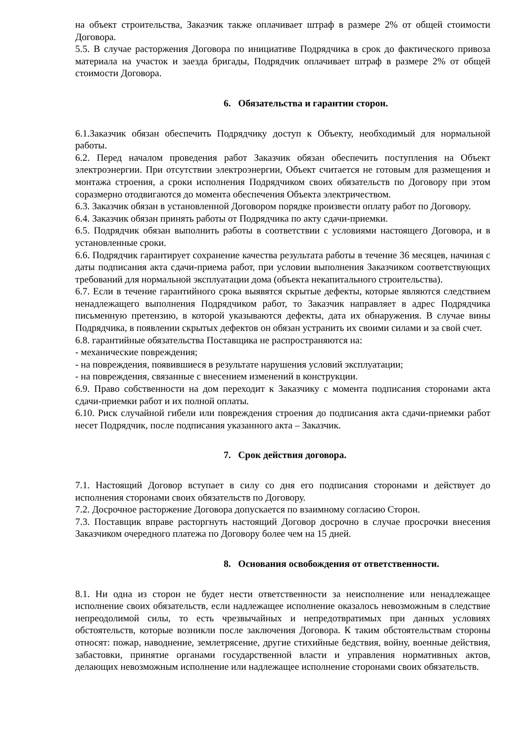на объект строительства, Заказчик также оплачивает штраф в размере 2% от общей стоимости Договора.
5.5. В случае расторжения Договора по инициативе Подрядчика в срок до фактического привоза материала на участок и заезда бригады, Подрядчик оплачивает штраф в размере 2% от общей стоимости Договора.
6. Обязательства и гарантии сторон.
6.1.Заказчик обязан обеспечить Подрядчику доступ к Объекту, необходимый для нормальной работы.
6.2. Перед началом проведения работ Заказчик обязан обеспечить поступления на Объект электроэнергии. При отсутствии электроэнергии, Объект считается не готовым для размещения и монтажа строения, а сроки исполнения Подрядчиком своих обязательств по Договору при этом соразмерно отодвигаются до момента обеспечения Объекта электричеством.
6.3. Заказчик обязан в установленной Договором порядке произвести оплату работ по Договору.
6.4. Заказчик обязан принять работы от Подрядчика по акту сдачи-приемки.
6.5. Подрядчик обязан выполнить работы в соответствии с условиями настоящего Договора, и в установленные сроки.
6.6. Подрядчик гарантирует сохранение качества результата работы в течение 36 месяцев, начиная с даты подписания акта сдачи-приема работ, при условии выполнения Заказчиком соответствующих требований для нормальной эксплуатации дома (объекта некапитального строительства).
6.7. Если в течение гарантийного срока выявятся скрытые дефекты, которые являются следствием ненадлежащего выполнения Подрядчиком работ, то Заказчик направляет в адрес Подрядчика письменную претензию, в которой указываются дефекты, дата их обнаружения. В случае вины Подрядчика, в появлении скрытых дефектов он обязан устранить их своими силами и за свой счет.
6.8. гарантийные обязательства Поставщика не распространяются на:
- механические повреждения;
- на повреждения, появившиеся в результате нарушения условий эксплуатации;
- на повреждения, связанные с внесением изменений в конструкции.
6.9. Право собственности на дом переходит к Заказчику с момента подписания сторонами акта сдачи-приемки работ и их полной оплаты.
6.10. Риск случайной гибели или повреждения строения до подписания акта сдачи-приемки работ несет Подрядчик, после подписания указанного акта – Заказчик.
7. Срок действия договора.
7.1. Настоящий Договор вступает в силу со дня его подписания сторонами и действует до исполнения сторонами своих обязательств по Договору.
7.2. Досрочное расторжение Договора допускается по взаимному согласию Сторон.
7.3. Поставщик вправе расторгнуть настоящий Договор досрочно в случае просрочки внесения Заказчиком очередного платежа по Договору более чем на 15 дней.
8. Основания освобождения от ответственности.
8.1. Ни одна из сторон не будет нести ответственности за неисполнение или ненадлежащее исполнение своих обязательств, если надлежащее исполнение оказалось невозможным в следствие непреодолимой силы, то есть чрезвычайных и непредотвратимых при данных условиях обстоятельств, которые возникли после заключения Договора. К таким обстоятельствам стороны относят: пожар, наводнение, землетрясение, другие стихийные бедствия, войну, военные действия, забастовки, принятие органами государственной власти и управления нормативных актов, делающих невозможным исполнение или надлежащее исполнение сторонами своих обязательств.